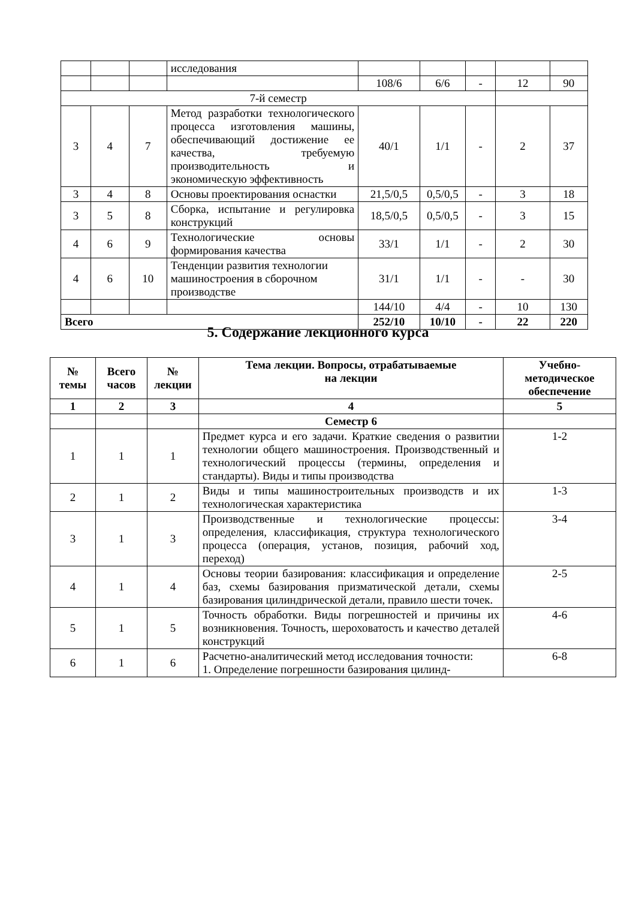| | | | исследования | | | | | |
| | | | | 108/6 | 6/6 | - | 12 | 90 |
| 7-й семестр | | | | | | | | |
| 3 | 4 | 7 | Метод разработки технологического процесса изготовления машины, обеспечивающий достижение ее качества, требуемую производительность и экономическую эффективность | 40/1 | 1/1 | - | 2 | 37 |
| 3 | 4 | 8 | Основы проектирования оснастки | 21,5/0,5 | 0,5/0,5 | - | 3 | 18 |
| 3 | 5 | 8 | Сборка, испытание и регулировка конструкций | 18,5/0,5 | 0,5/0,5 | - | 3 | 15 |
| 4 | 6 | 9 | Технологические основы формирования качества | 33/1 | 1/1 | - | 2 | 30 |
| 4 | 6 | 10 | Тенденции развития технологии машиностроения в сборочном производстве | 31/1 | 1/1 | - | - | 30 |
| | | | | 144/10 | 4/4 | - | 10 | 130 |
| Всего | | | | 252/10 | 10/10 | - | 22 | 220 |
5. Содержание лекционного курса
| № темы | Всего часов | № лекции | Тема лекции. Вопросы, отрабатываемые на лекции | Учебно-методическое обеспечение |
| --- | --- | --- | --- | --- |
| 1 | 2 | 3 | 4 | 5 |
| | | | Семестр 6 | |
| 1 | 1 | 1 | Предмет курса и его задачи. Краткие сведения о развитии технологии общего машиностроения. Производственный и технологический процессы (термины, определения и стандарты). Виды и типы производства | 1-2 |
| 2 | 1 | 2 | Виды и типы машиностроительных производств и их технологическая характеристика | 1-3 |
| 3 | 1 | 3 | Производственные и технологические процессы: определения, классификация, структура технологического процесса (операция, установ, позиция, рабочий ход, переход) | 3-4 |
| 4 | 1 | 4 | Основы теории базирования: классификация и определение баз, схемы базирования призматической детали, схемы базирования цилиндрической детали, правило шести точек. | 2-5 |
| 5 | 1 | 5 | Точность обработки. Виды погрешностей и причины их возникновения. Точность, шероховатость и качество деталей конструкций | 4-6 |
| 6 | 1 | 6 | Расчетно-аналитический метод исследования точности: 1. Определение погрешности базирования цилинд- | 6-8 |